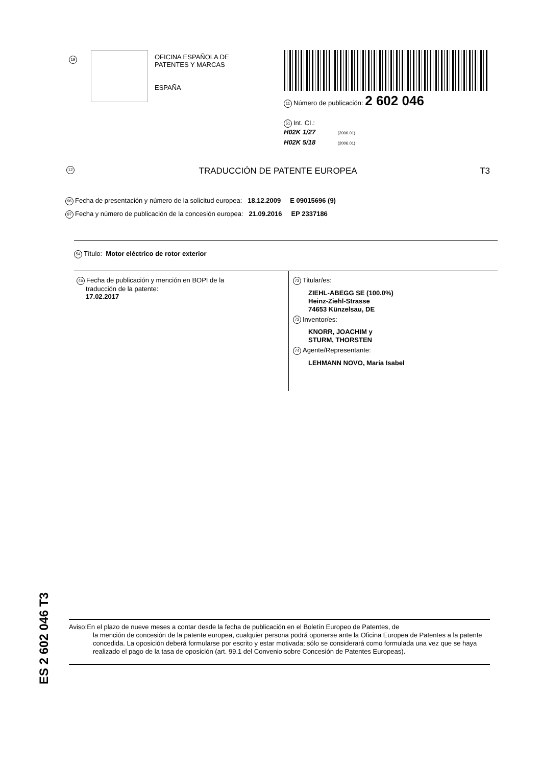19
OFICINA ESPAÑOLA DE
PATENTES Y MARCAS
ESPAÑA
11 Número de publicación: 2 602 046
51 Int. CI.:
H02K 1/27 (2006.01)
H02K 5/18 (2006.01)
12 TRADUCCIÓN DE PATENTE EUROPEA T3
96 Fecha de presentación y número de la solicitud europea: 18.12.2009 E 09015696 (9)
97 Fecha y número de publicación de la concesión europea: 21.09.2016 EP 2337186
54 Título: Motor eléctrico de rotor exterior
45 Fecha de publicación y mención en BOPI de la
traducción de la patente:
17.02.2017
73 Titular/es:
ZIEHL-ABEGG SE (100.0%)
Heinz-Ziehl-Strasse
74653 Künzelsau, DE
72 Inventor/es:
KNORR, JOACHIM y
STURM, THORSTEN
74 Agente/Representante:
LEHMANN NOVO, María Isabel
ES 2 602 046 T3
Aviso:En el plazo de nueve meses a contar desde la fecha de publicación en el Boletín Europeo de Patentes, de
la mención de concesión de la patente europea, cualquier persona podrá oponerse ante la Oficina Europea de Patentes a la patente concedida. La oposición deberá formularse por escrito y estar motivada; sólo se considerará como formulada una vez que se haya realizado el pago de la tasa de oposición (art. 99.1 del Convenio sobre Concesión de Patentes Europeas).